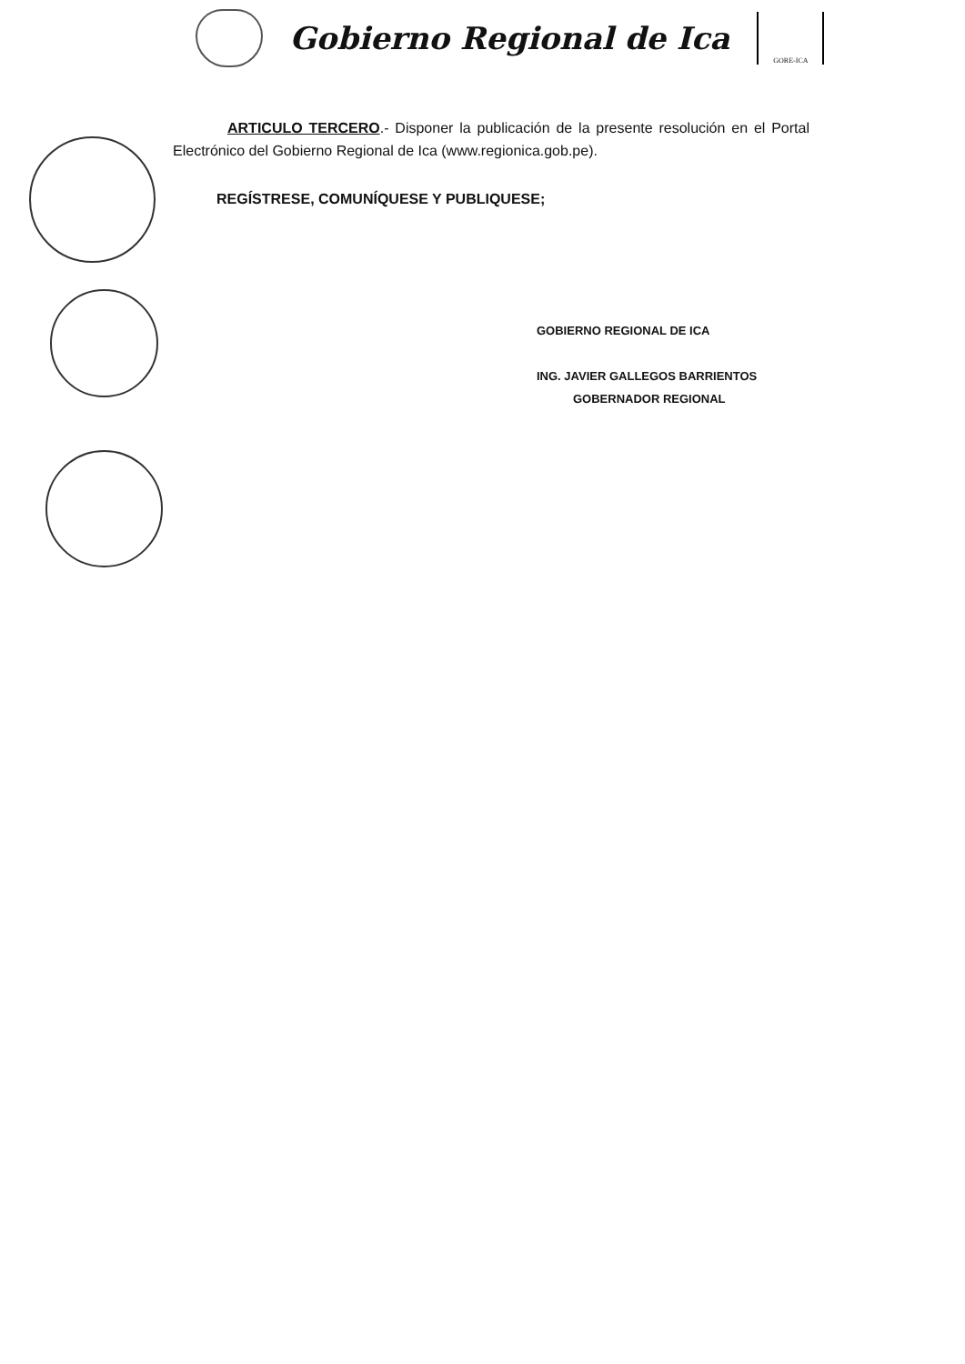Gobierno Regional de Ica
GORE-ICA
ARTICULO TERCERO.- Disponer la publicación de la presente resolución en el Portal Electrónico del Gobierno Regional de Ica (www.regionica.gob.pe).
REGÍSTRESE, COMUNÍQUESE Y PUBLIQUESE;
GOBIERNO REGIONAL DE ICA
ING. JAVIER GALLEGOS BARRIENTOS
GOBERNADOR REGIONAL